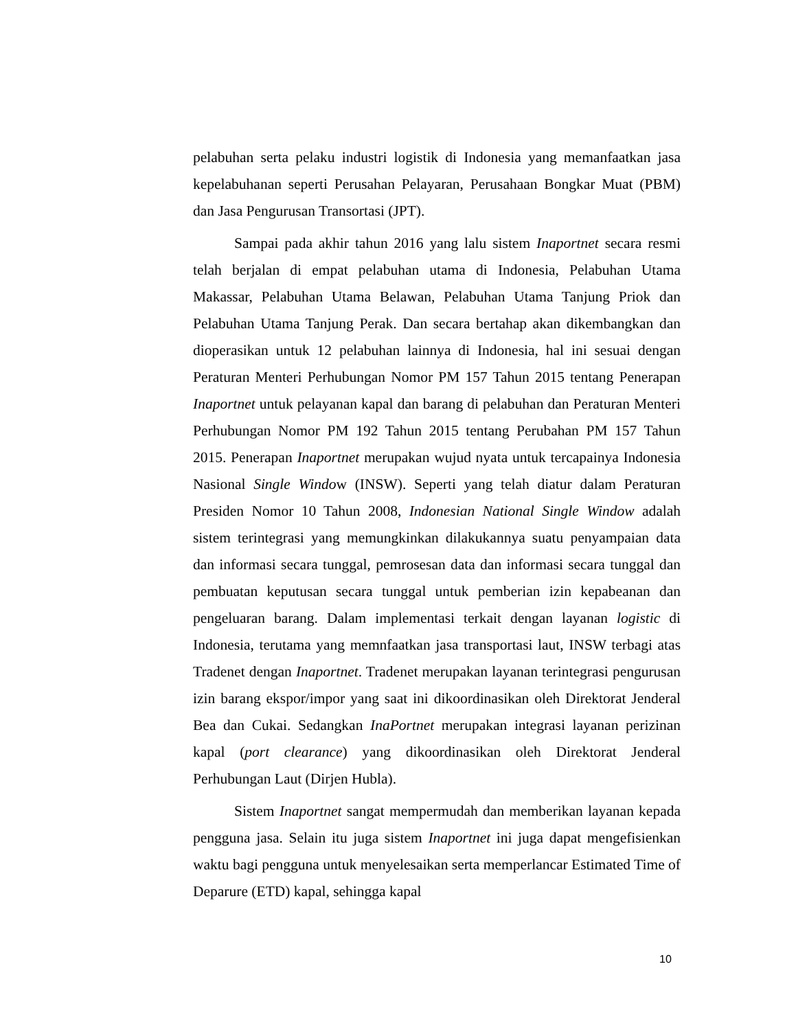pelabuhan serta pelaku industri logistik di Indonesia yang memanfaatkan jasa kepelabuhanan seperti Perusahan Pelayaran, Perusahaan Bongkar Muat (PBM) dan Jasa Pengurusan Transortasi (JPT).
Sampai pada akhir tahun 2016 yang lalu sistem Inaportnet secara resmi telah berjalan di empat pelabuhan utama di Indonesia, Pelabuhan Utama Makassar, Pelabuhan Utama Belawan, Pelabuhan Utama Tanjung Priok dan Pelabuhan Utama Tanjung Perak. Dan secara bertahap akan dikembangkan dan dioperasikan untuk 12 pelabuhan lainnya di Indonesia, hal ini sesuai dengan Peraturan Menteri Perhubungan Nomor PM 157 Tahun 2015 tentang Penerapan Inaportnet untuk pelayanan kapal dan barang di pelabuhan dan Peraturan Menteri Perhubungan Nomor PM 192 Tahun 2015 tentang Perubahan PM 157 Tahun 2015. Penerapan Inaportnet merupakan wujud nyata untuk tercapainya Indonesia Nasional Single Window (INSW). Seperti yang telah diatur dalam Peraturan Presiden Nomor 10 Tahun 2008, Indonesian National Single Window adalah sistem terintegrasi yang memungkinkan dilakukannya suatu penyampaian data dan informasi secara tunggal, pemrosesan data dan informasi secara tunggal dan pembuatan keputusan secara tunggal untuk pemberian izin kepabeanan dan pengeluaran barang. Dalam implementasi terkait dengan layanan logistic di Indonesia, terutama yang memnfaatkan jasa transportasi laut, INSW terbagi atas Tradenet dengan Inaportnet. Tradenet merupakan layanan terintegrasi pengurusan izin barang ekspor/impor yang saat ini dikoordinasikan oleh Direktorat Jenderal Bea dan Cukai. Sedangkan InaPortnet merupakan integrasi layanan perizinan kapal (port clearance) yang dikoordinasikan oleh Direktorat Jenderal Perhubungan Laut (Dirjen Hubla).
Sistem Inaportnet sangat mempermudah dan memberikan layanan kepada pengguna jasa. Selain itu juga sistem Inaportnet ini juga dapat mengefisienkan waktu bagi pengguna untuk menyelesaikan serta memperlancar Estimated Time of Deparure (ETD) kapal, sehingga kapal
10